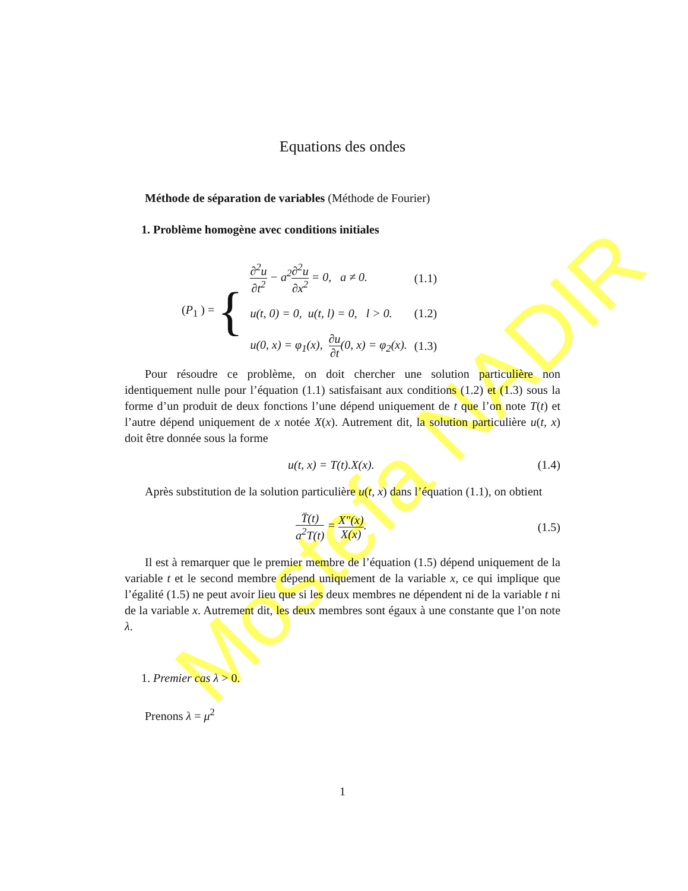Mostefa NADIR
Equations des ondes
Méthode de séparation de variables (Méthode de Fourier)
1. Problème homogène avec conditions initiales
| ( P<sub>1</sub> ) = { | ∂<sup>2</sup>u ∂t<sup>2</sup> − a<sup>2</sup> ∂<sup>2</sup>u ∂x<sup>2</sup> = 0, a ≠ 0. | (1.1) |
| | u(t, 0) = 0, u(t, l) = 0, l > 0. | (1.2) |
| | u(0, x) = φ<sub>1</sub>(x), ∂u ∂t (0, x) = φ<sub>2</sub>(x). | (1.3) |
Pour résoudre ce problème, on doit chercher une solution particulière non identiquement nulle pour l’équation (1.1) satisfaisant aux conditions (1.2) et (1.3) sous la forme d’un produit de deux fonctions l’une dépend uniquement de t que l’on note T(t) et l’autre dépend uniquement de x notée X(x). Autrement dit, la solution particulière u(t, x) doit être donnée sous la forme
u(t, x) = T(t).X(x). (1.4)
Après substitution de la solution particulière u(t, x) dans l’équation (1.1), on obtient
T̈(t) a<sup>2</sup>T(t) = X″(x) X(x). (1.5)
Il est à remarquer que le premier membre de l’équation (1.5) dépend uniquement de la variable t et le second membre dépend uniquement de la variable x, ce qui implique que l’égalité (1.5) ne peut avoir lieu que si les deux membres ne dépendent ni de la variable t ni de la variable x. Autrement dit, les deux membres sont égaux à une constante que l’on note λ.
1. Premier cas λ > 0.
Prenons λ = μ<sup>2</sup>
1